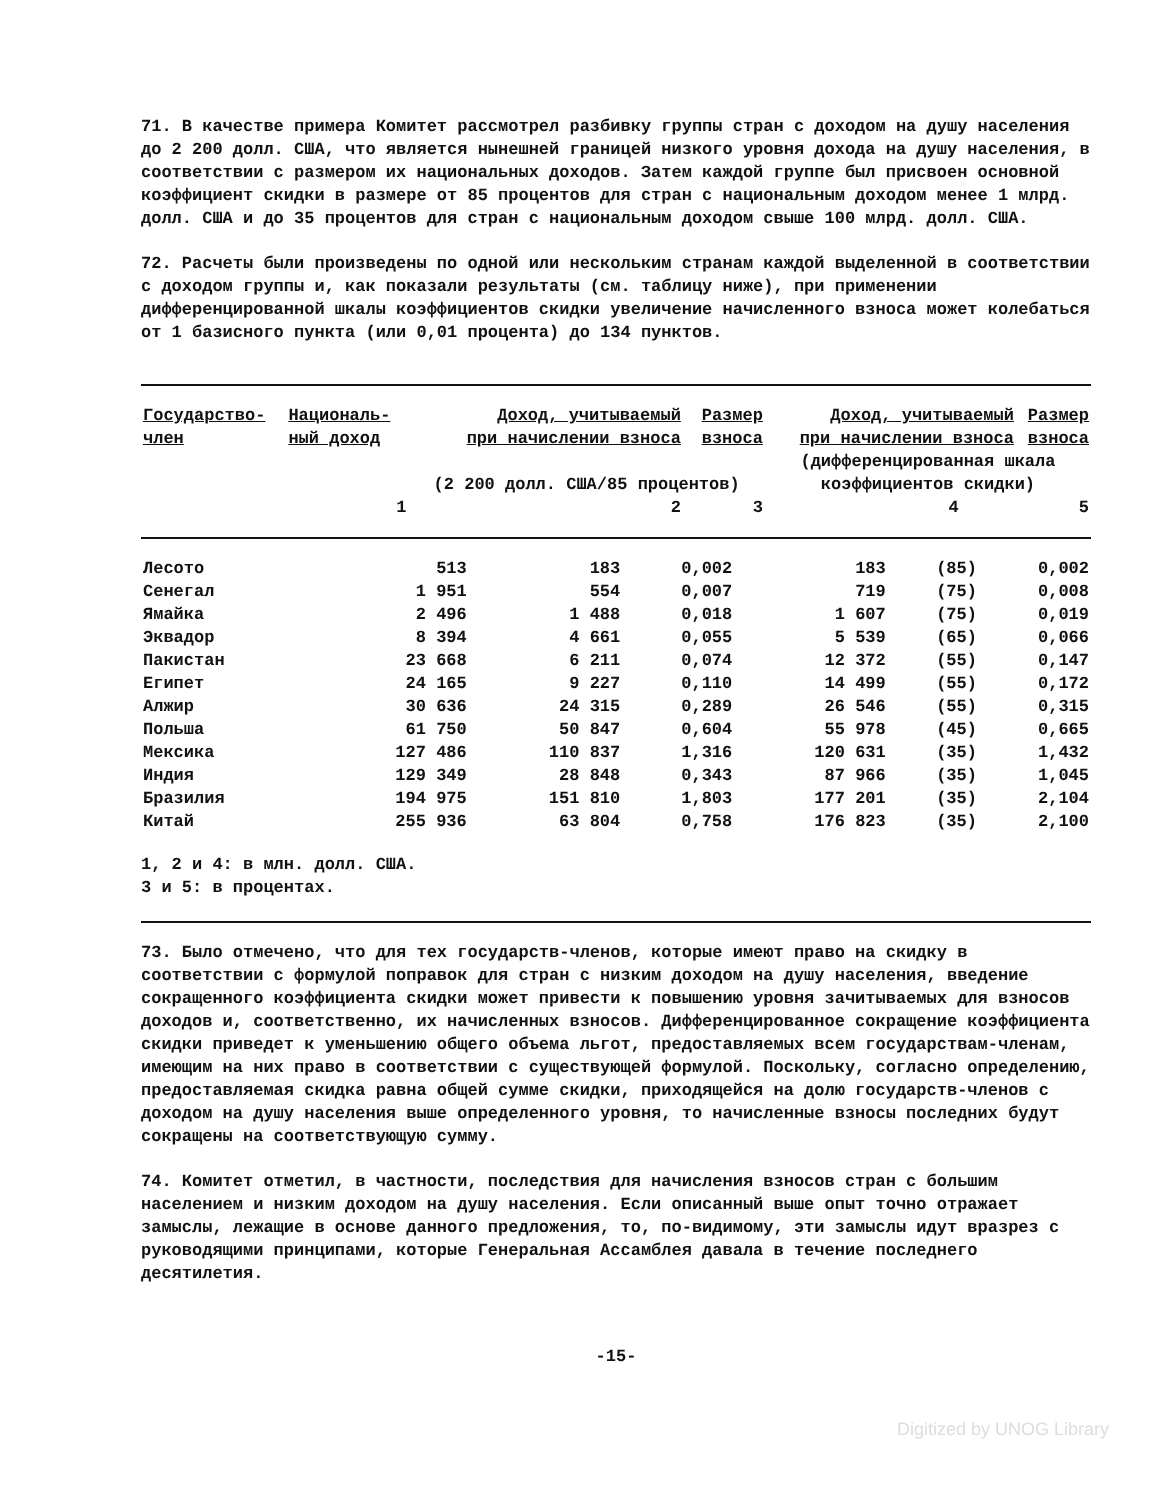71. В качестве примера Комитет рассмотрел разбивку группы стран с доходом на душу населения до 2 200 долл. США, что является нынешней границей низкого уровня дохода на душу населения, в соответствии с размером их национальных доходов. Затем каждой группе был присвоен основной коэффициент скидки в размере от 85 процентов для стран с национальным доходом менее 1 млрд. долл. США и до 35 процентов для стран с национальным доходом свыше 100 млрд. долл. США.
72. Расчеты были произведены по одной или нескольким странам каждой выделенной в соответствии с доходом группы и, как показали результаты (см. таблицу ниже), при применении дифференцированной шкалы коэффициентов скидки увеличение начисленного взноса может колебаться от 1 базисного пункта (или 0,01 процента) до 134 пунктов.
| Государство- член | Националь- ный доход | Доход, учитываемый при начислении взноса | Размер взноса | Доход, учитываемый при начислении взноса | | Размер взноса |
| --- | --- | --- | --- | --- | --- | --- |
| | | (2 200 долл. США/85 процентов) | | (дифференцированная шкала коэффициентов скидки) | | |
| | 1 | 2 | 3 | 4 | | 5 |
| Лесото | 513 | 183 | 0,002 | 183 | (85) | 0,002 |
| Сенегал | 1 951 | 554 | 0,007 | 719 | (75) | 0,008 |
| Ямайка | 2 496 | 1 488 | 0,018 | 1 607 | (75) | 0,019 |
| Эквадор | 8 394 | 4 661 | 0,055 | 5 539 | (65) | 0,066 |
| Пакистан | 23 668 | 6 211 | 0,074 | 12 372 | (55) | 0,147 |
| Египет | 24 165 | 9 227 | 0,110 | 14 499 | (55) | 0,172 |
| Алжир | 30 636 | 24 315 | 0,289 | 26 546 | (55) | 0,315 |
| Польша | 61 750 | 50 847 | 0,604 | 55 978 | (45) | 0,665 |
| Мексика | 127 486 | 110 837 | 1,316 | 120 631 | (35) | 1,432 |
| Индия | 129 349 | 28 848 | 0,343 | 87 966 | (35) | 1,045 |
| Бразилия | 194 975 | 151 810 | 1,803 | 177 201 | (35) | 2,104 |
| Китай | 255 936 | 63 804 | 0,758 | 176 823 | (35) | 2,100 |
1, 2 и 4: в млн. долл. США.
3 и 5: в процентах.
73. Было отмечено, что для тех государств-членов, которые имеют право на скидку в соответствии с формулой поправок для стран с низким доходом на душу населения, введение сокращенного коэффициента скидки может привести к повышению уровня зачитываемых для взносов доходов и, соответственно, их начисленных взносов. Дифференцированное сокращение коэффициента скидки приведет к уменьшению общего объема льгот, предоставляемых всем государствам-членам, имеющим на них право в соответствии с существующей формулой. Поскольку, согласно определению, предоставляемая скидка равна общей сумме скидки, приходящейся на долю государств-членов с доходом на душу населения выше определенного уровня, то начисленные взносы последних будут сокращены на соответствующую сумму.
74. Комитет отметил, в частности, последствия для начисления взносов стран с большим населением и низким доходом на душу населения. Если описанный выше опыт точно отражает замыслы, лежащие в основе данного предложения, то, по-видимому, эти замыслы идут вразрез с руководящими принципами, которые Генеральная Ассамблея давала в течение последнего десятилетия.
-15-
Digitized by UNOG Library